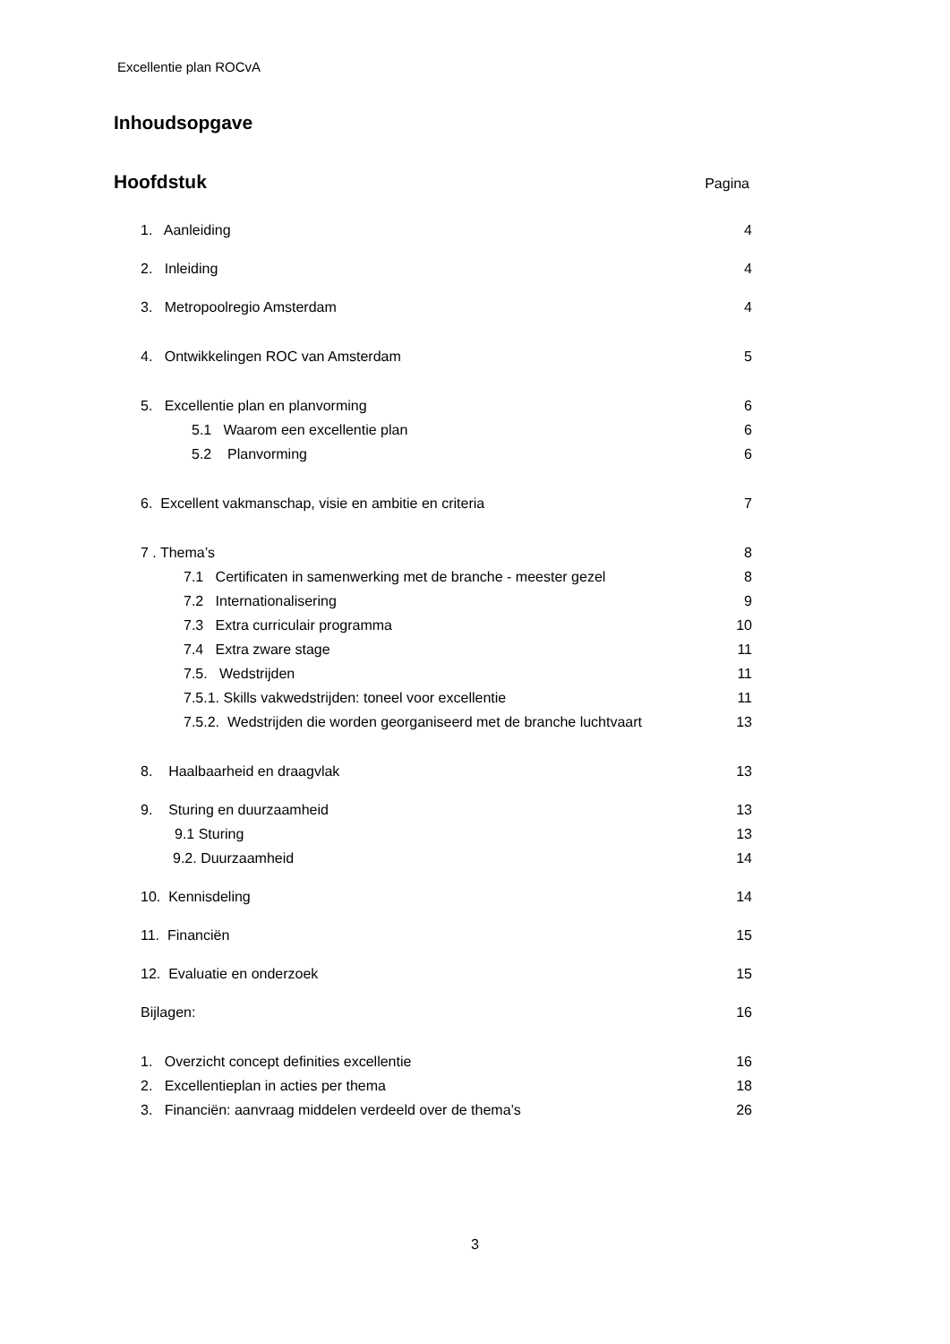Excellentie plan ROCvA
Inhoudsopgave
Hoofdstuk Pagina
1. Aanleiding 4
2. Inleiding 4
3. Metropoolregio Amsterdam 4
4. Ontwikkelingen ROC van Amsterdam 5
5. Excellentie plan en planvorming 6
5.1 Waarom een excellentie plan 6
5.2 Planvorming 6
6. Excellent vakmanschap, visie en ambitie en criteria 7
7 . Thema’s 8
7.1 Certificaten in samenwerking met de branche - meester gezel 8
7.2 Internationalisering 9
7.3 Extra curriculair programma 10
7.4 Extra zware stage 11
7.5. Wedstrijden 11
7.5.1. Skills vakwedstrijden: toneel voor excellentie 11
7.5.2. Wedstrijden die worden georganiseerd met de branche luchtvaart 13
8. Haalbaarheid en draagvlak 13
9. Sturing en duurzaamheid 13
9.1 Sturing 13
9.2. Duurzaamheid 14
10. Kennisdeling 14
11. Financiën 15
12. Evaluatie en onderzoek 15
Bijlagen: 16
1. Overzicht concept definities excellentie 16
2. Excellentieplan in acties per thema 18
3. Financiën: aanvraag middelen verdeeld over de thema’s 26
3